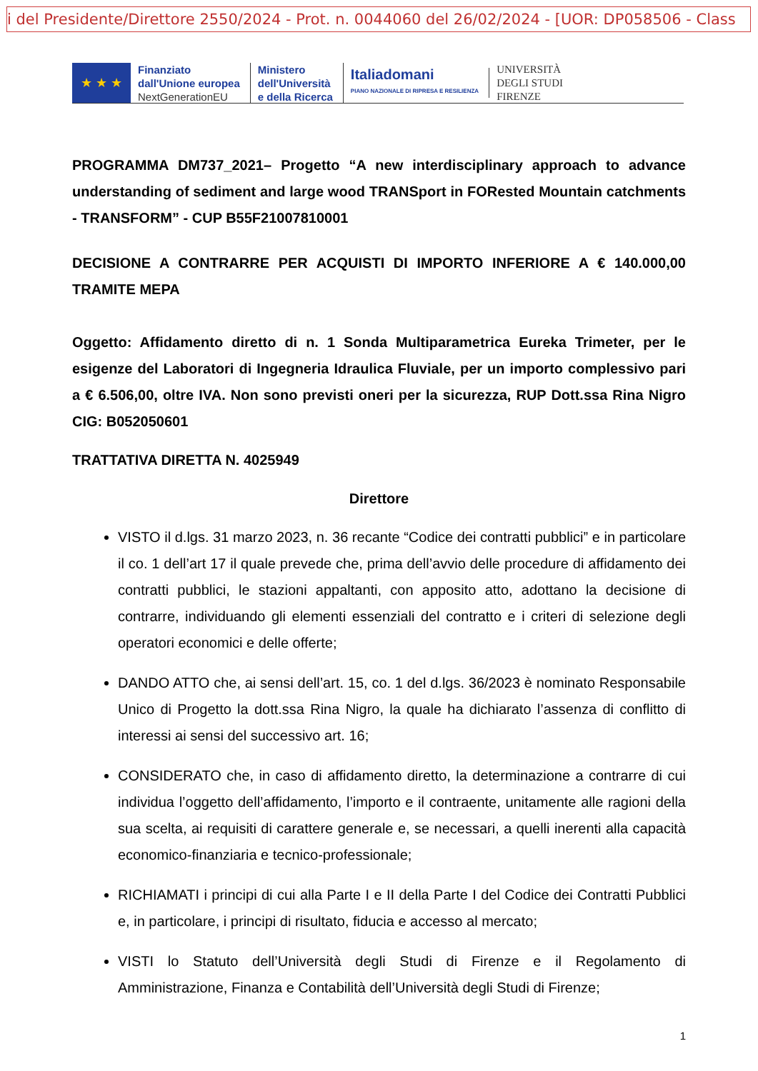i del Presidente/Direttore 2550/2024 - Prot. n. 0044060 del 26/02/2024 - [UOR: DP058506 - Class
★ ★ ★
Finanziato
dall'Unione europea
NextGenerationEU
Ministero
dell'Università
e della Ricerca
Italiadomani
PIANO NAZIONALE DI RIPRESA E RESILIENZA
UNIVERSITÀ
DEGLI STUDI
FIRENZE
PROGRAMMA DM737_2021– Progetto “A new interdisciplinary approach to advance understanding of sediment and large wood TRANSport in FORested Mountain catchments - TRANSFORM” - CUP B55F21007810001
DECISIONE A CONTRARRE PER ACQUISTI DI IMPORTO INFERIORE A € 140.000,00 TRAMITE MEPA
Oggetto: Affidamento diretto di n. 1 Sonda Multiparametrica Eureka Trimeter, per le esigenze del Laboratori di Ingegneria Idraulica Fluviale, per un importo complessivo pari a € 6.506,00, oltre IVA. Non sono previsti oneri per la sicurezza, RUP Dott.ssa Rina Nigro CIG: B052050601
TRATTATIVA DIRETTA N. 4025949
Direttore
VISTO il d.lgs. 31 marzo 2023, n. 36 recante “Codice dei contratti pubblici” e in particolare il co. 1 dell’art 17 il quale prevede che, prima dell’avvio delle procedure di affidamento dei contratti pubblici, le stazioni appaltanti, con apposito atto, adottano la decisione di contrarre, individuando gli elementi essenziali del contratto e i criteri di selezione degli operatori economici e delle offerte;
DANDO ATTO che, ai sensi dell’art. 15, co. 1 del d.lgs. 36/2023 è nominato Responsabile Unico di Progetto la dott.ssa Rina Nigro, la quale ha dichiarato l’assenza di conflitto di interessi ai sensi del successivo art. 16;
CONSIDERATO che, in caso di affidamento diretto, la determinazione a contrarre di cui individua l’oggetto dell’affidamento, l’importo e il contraente, unitamente alle ragioni della sua scelta, ai requisiti di carattere generale e, se necessari, a quelli inerenti alla capacità economico-finanziaria e tecnico-professionale;
RICHIAMATI i principi di cui alla Parte I e II della Parte I del Codice dei Contratti Pubblici e, in particolare, i principi di risultato, fiducia e accesso al mercato;
VISTI lo Statuto dell’Università degli Studi di Firenze e il Regolamento di Amministrazione, Finanza e Contabilità dell’Università degli Studi di Firenze;
1